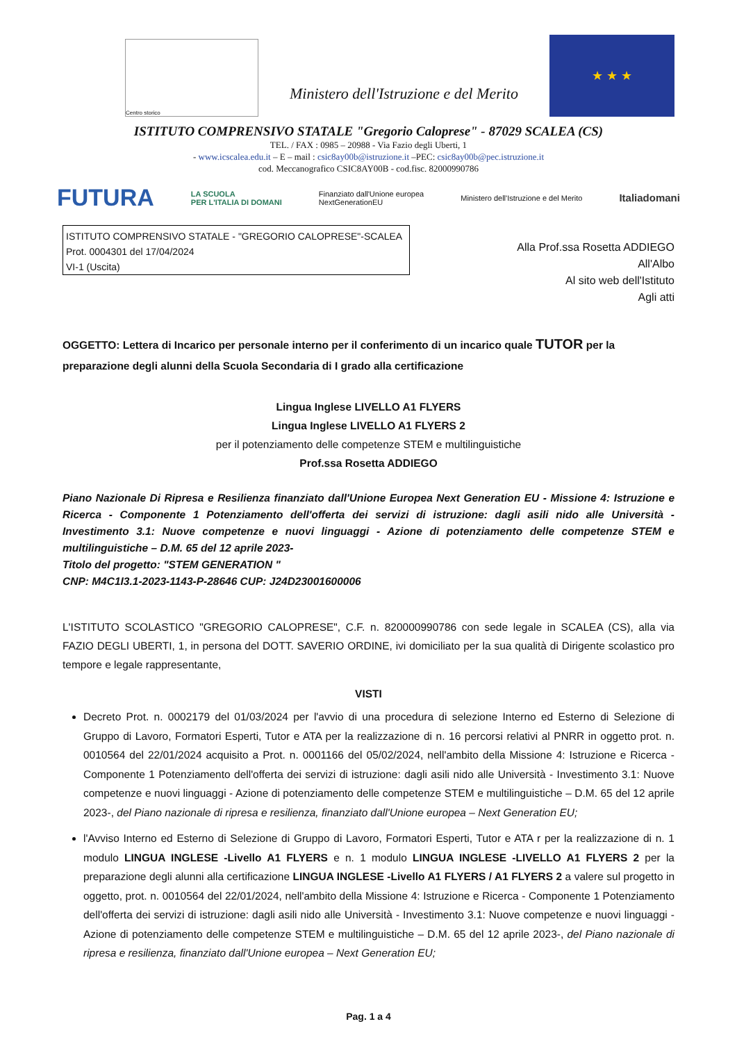Centro storico
Ministero dell'Istruzione e del Merito
★ ★ ★
ISTITUTO COMPRENSIVO STATALE "Gregorio Caloprese" - 87029 SCALEA (CS)
TEL. / FAX : 0985 – 20988 - Via Fazio degli Uberti, 1
- www.icscalea.edu.it – E – mail : csic8ay00b@istruzione.it –PEC: csic8ay00b@pec.istruzione.it
cod. Meccanografico CSIC8AY00B - cod.fisc. 82000990786
FUTURA LA SCUOLA
PER L'ITALIA DI DOMANI Finanziato dall'Unione europea
NextGenerationEU Ministero dell'Istruzione e del Merito Italiadomani
ISTITUTO COMPRENSIVO STATALE - "GREGORIO CALOPRESE"-SCALEA
Prot. 0004301 del 17/04/2024
VI-1 (Uscita)
Alla Prof.ssa Rosetta ADDIEGO
All'Albo
Al sito web dell'Istituto
Agli atti
OGGETTO: Lettera di Incarico per personale interno per il conferimento di un incarico quale TUTOR per la preparazione degli alunni della Scuola Secondaria di I grado alla certificazione
Lingua Inglese LIVELLO A1 FLYERS
Lingua Inglese LIVELLO A1 FLYERS 2
per il potenziamento delle competenze STEM e multilinguistiche
Prof.ssa Rosetta ADDIEGO
Piano Nazionale Di Ripresa e Resilienza finanziato dall'Unione Europea Next Generation EU - Missione 4: Istruzione e Ricerca - Componente 1 Potenziamento dell'offerta dei servizi di istruzione: dagli asili nido alle Università - Investimento 3.1: Nuove competenze e nuovi linguaggi - Azione di potenziamento delle competenze STEM e multilinguistiche – D.M. 65 del 12 aprile 2023-
Titolo del progetto: "STEM GENERATION "
CNP: M4C1I3.1-2023-1143-P-28646 CUP: J24D23001600006
L'ISTITUTO SCOLASTICO "GREGORIO CALOPRESE", C.F. n. 820000990786 con sede legale in SCALEA (CS), alla via FAZIO DEGLI UBERTI, 1, in persona del DOTT. SAVERIO ORDINE, ivi domiciliato per la sua qualità di Dirigente scolastico pro tempore e legale rappresentante,
VISTI
Decreto Prot. n. 0002179 del 01/03/2024 per l'avvio di una procedura di selezione Interno ed Esterno di Selezione di Gruppo di Lavoro, Formatori Esperti, Tutor e ATA per la realizzazione di n. 16 percorsi relativi al PNRR in oggetto prot. n. 0010564 del 22/01/2024 acquisito a Prot. n. 0001166 del 05/02/2024, nell'ambito della Missione 4: Istruzione e Ricerca - Componente 1 Potenziamento dell'offerta dei servizi di istruzione: dagli asili nido alle Università - Investimento 3.1: Nuove competenze e nuovi linguaggi - Azione di potenziamento delle competenze STEM e multilinguistiche – D.M. 65 del 12 aprile 2023-, del Piano nazionale di ripresa e resilienza, finanziato dall'Unione europea – Next Generation EU;
l'Avviso Interno ed Esterno di Selezione di Gruppo di Lavoro, Formatori Esperti, Tutor e ATA r per la realizzazione di n. 1 modulo LINGUA INGLESE -Livello A1 FLYERS e n. 1 modulo LINGUA INGLESE -LIVELLO A1 FLYERS 2 per la preparazione degli alunni alla certificazione LINGUA INGLESE -Livello A1 FLYERS / A1 FLYERS 2 a valere sul progetto in oggetto, prot. n. 0010564 del 22/01/2024, nell'ambito della Missione 4: Istruzione e Ricerca - Componente 1 Potenziamento dell'offerta dei servizi di istruzione: dagli asili nido alle Università - Investimento 3.1: Nuove competenze e nuovi linguaggi - Azione di potenziamento delle competenze STEM e multilinguistiche – D.M. 65 del 12 aprile 2023-, del Piano nazionale di ripresa e resilienza, finanziato dall'Unione europea – Next Generation EU;
Pag. 1 a 4